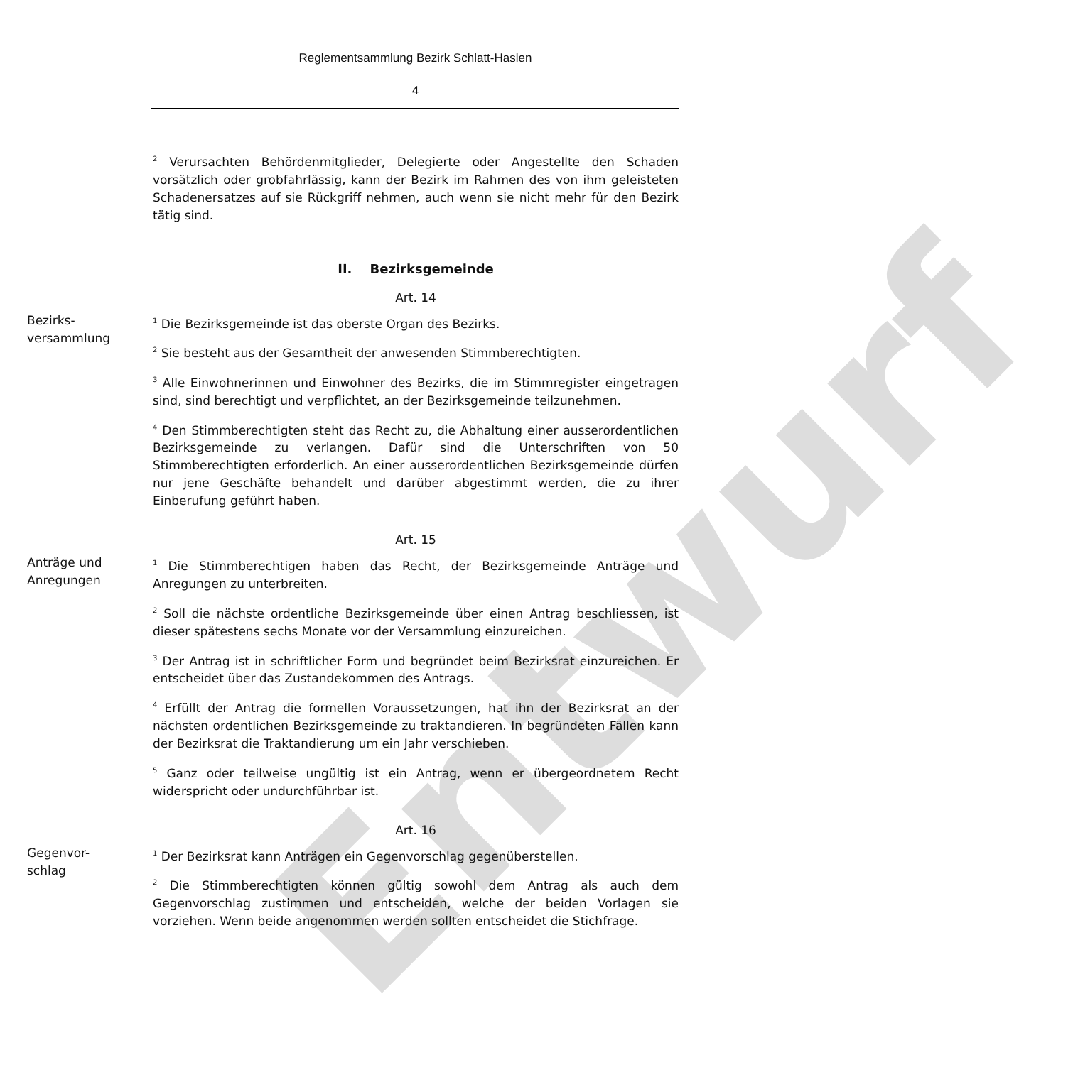Entwurf
Reglementsammlung Bezirk Schlatt-Haslen
4
<sup>2</sup> Verursachten Behördenmitglieder, Delegierte oder Angestellte den Schaden vorsätzlich oder grobfahrlässig, kann der Bezirk im Rahmen des von ihm geleisteten Schadenersatzes auf sie Rückgriff nehmen, auch wenn sie nicht mehr für den Bezirk tätig sind.
II. Bezirksgemeinde
Art. 14
Bezirks-
versammlung
<sup>1</sup> Die Bezirksgemeinde ist das oberste Organ des Bezirks.
<sup>2</sup> Sie besteht aus der Gesamtheit der anwesenden Stimmberechtigten.
<sup>3</sup> Alle Einwohnerinnen und Einwohner des Bezirks, die im Stimmregister eingetragen sind, sind berechtigt und verpflichtet, an der Bezirksgemeinde teilzunehmen.
<sup>4</sup> Den Stimmberechtigten steht das Recht zu, die Abhaltung einer ausserordentlichen Bezirksgemeinde zu verlangen. Dafür sind die Unterschriften von 50 Stimmberechtigten erforderlich. An einer ausserordentlichen Bezirksgemeinde dürfen nur jene Geschäfte behandelt und darüber abgestimmt werden, die zu ihrer Einberufung geführt haben.
Art. 15
Anträge und
Anregungen
<sup>1</sup> Die Stimmberechtigen haben das Recht, der Bezirksgemeinde Anträge und Anregungen zu unterbreiten.
<sup>2</sup> Soll die nächste ordentliche Bezirksgemeinde über einen Antrag beschliessen, ist dieser spätestens sechs Monate vor der Versammlung einzureichen.
<sup>3</sup> Der Antrag ist in schriftlicher Form und begründet beim Bezirksrat einzureichen. Er entscheidet über das Zustandekommen des Antrags.
<sup>4</sup> Erfüllt der Antrag die formellen Voraussetzungen, hat ihn der Bezirksrat an der nächsten ordentlichen Bezirksgemeinde zu traktandieren. In begründeten Fällen kann der Bezirksrat die Traktandierung um ein Jahr verschieben.
<sup>5</sup> Ganz oder teilweise ungültig ist ein Antrag, wenn er übergeordnetem Recht widerspricht oder undurchführbar ist.
Art. 16
Gegenvor-
schlag
<sup>1</sup> Der Bezirksrat kann Anträgen ein Gegenvorschlag gegenüberstellen.
<sup>2</sup> Die Stimmberechtigten können gültig sowohl dem Antrag als auch dem Gegenvorschlag zustimmen und entscheiden, welche der beiden Vorlagen sie vorziehen. Wenn beide angenommen werden sollten entscheidet die Stichfrage.